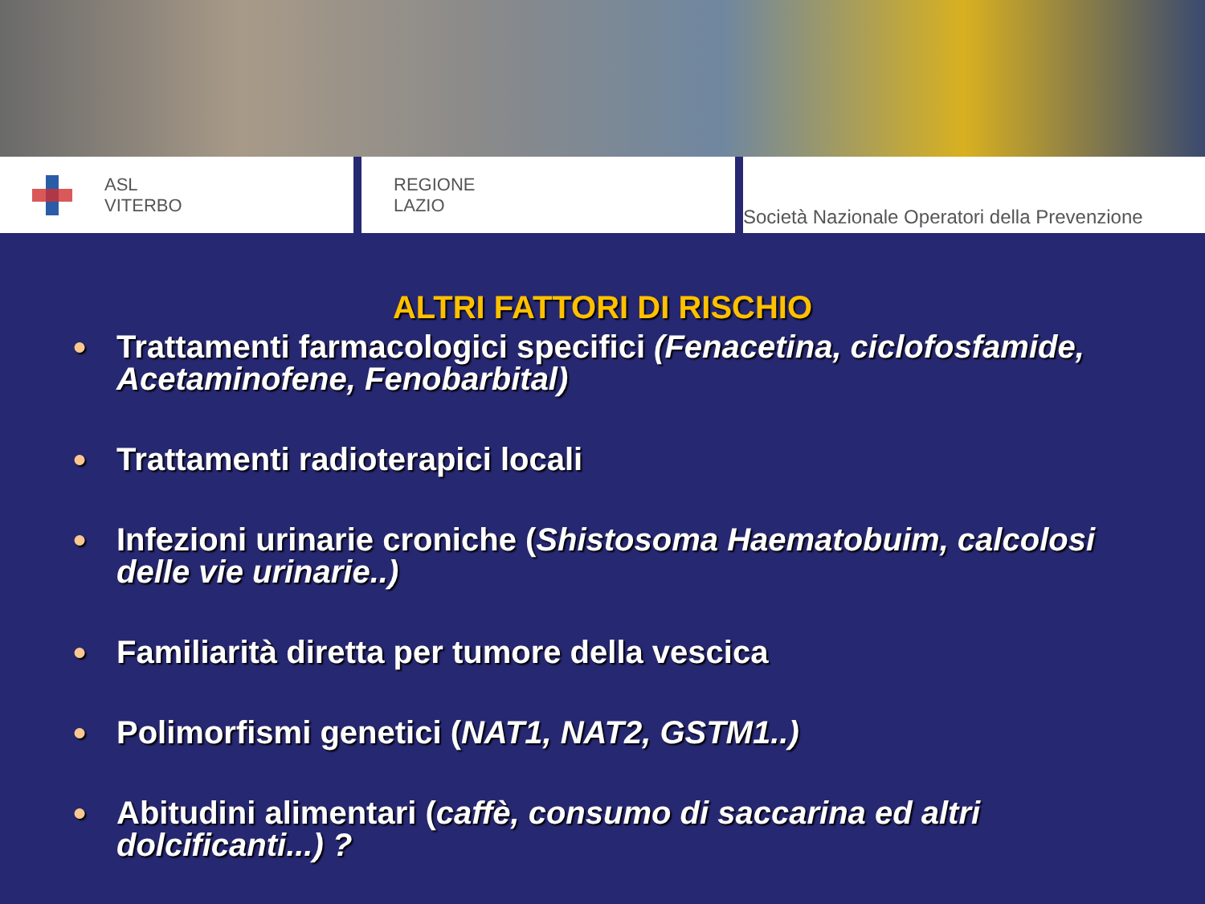ASL
VITERBO
REGIONE
LAZIO
Società Nazionale Operatori della Prevenzione
ALTRI FATTORI DI RISCHIO
● Trattamenti farmacologici specifici (Fenacetina, ciclofosfamide, Acetaminofene, Fenobarbital)
● Trattamenti radioterapici locali
● Infezioni urinarie croniche (Shistosoma Haematobuim, calcolosi delle vie urinarie..)
● Familiarità diretta per tumore della vescica
● Polimorfismi genetici (NAT1, NAT2, GSTM1..)
● Abitudini alimentari (caffè, consumo di saccarina ed altri dolcificanti...) ?